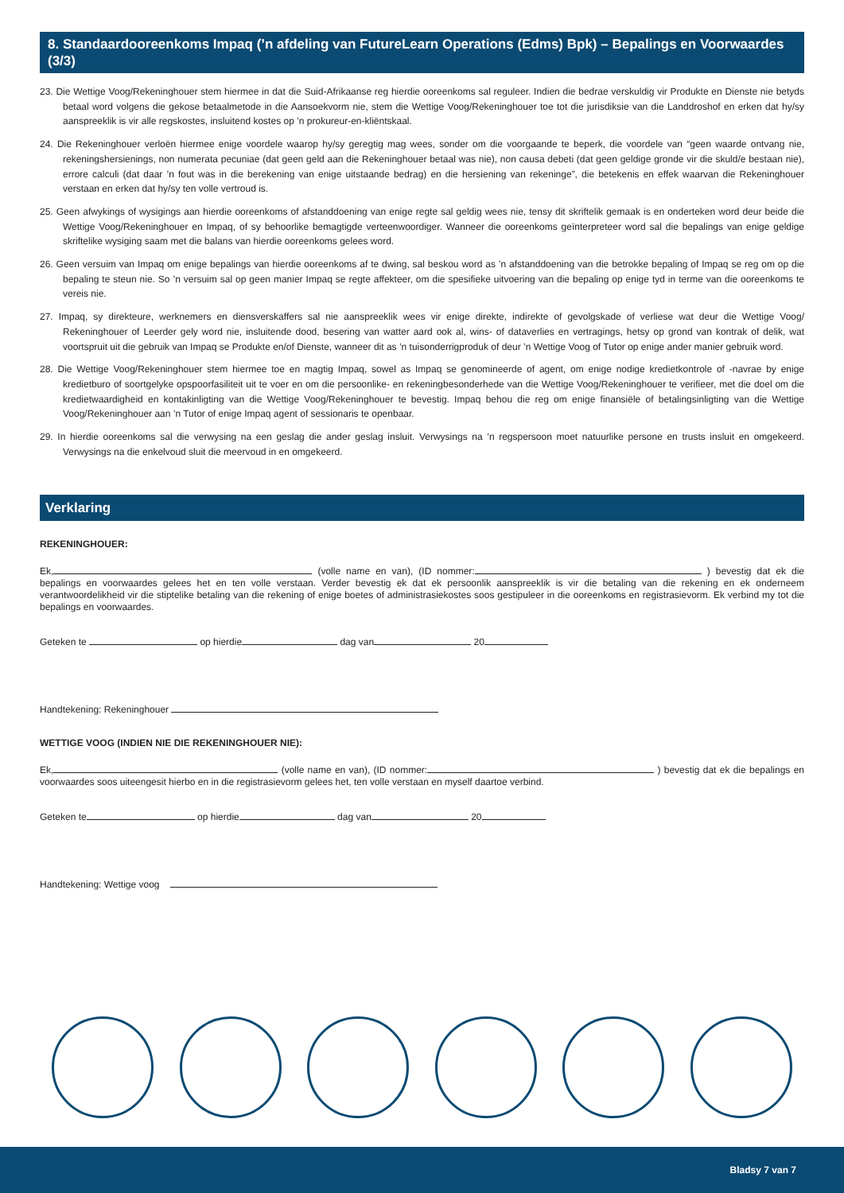8. Standaardooreenkoms Impaq (’n afdeling van FutureLearn Operations (Edms) Bpk) – Bepalings en Voorwaardes (3/3)
23. Die Wettige Voog/Rekeninghouer stem hiermee in dat die Suid-Afrikaanse reg hierdie ooreenkoms sal reguleer. Indien die bedrae verskuldig vir Produkte en Dienste nie betyds betaal word volgens die gekose betaalmetode in die Aansoekvorm nie, stem die Wettige Voog/Rekeninghouer toe tot die jurisdiksie van die Landdroshof en erken dat hy/sy aanspreeklik is vir alle regskostes, insluitend kostes op ’n prokureur-en-kliëntskaal.
24. Die Rekeninghouer verloën hiermee enige voordele waarop hy/sy geregtig mag wees, sonder om die voorgaande te beperk, die voordele van “geen waarde ontvang nie, rekeningshersienings, non numerata pecuniae (dat geen geld aan die Rekeninghouer betaal was nie), non causa debeti (dat geen geldige gronde vir die skuld/e bestaan nie), errore calculi (dat daar ’n fout was in die berekening van enige uitstaande bedrag) en die hersiening van rekeninge”, die betekenis en effek waarvan die Rekeninghouer verstaan en erken dat hy/sy ten volle vertroud is.
25. Geen afwykings of wysigings aan hierdie ooreenkoms of afstanddoening van enige regte sal geldig wees nie, tensy dit skriftelik gemaak is en onderteken word deur beide die Wettige Voog/Rekeninghouer en Impaq, of sy behoorlike bemagtigde verteenwoordiger. Wanneer die ooreenkoms geïnterpreteer word sal die bepalings van enige geldige skriftelike wysiging saam met die balans van hierdie ooreenkoms gelees word.
26. Geen versuim van Impaq om enige bepalings van hierdie ooreenkoms af te dwing, sal beskou word as ’n afstanddoening van die betrokke bepaling of Impaq se reg om op die bepaling te steun nie. So ’n versuim sal op geen manier Impaq se regte affekteer, om die spesifieke uitvoering van die bepaling op enige tyd in terme van die ooreenkoms te vereis nie.
27. Impaq, sy direkteure, werknemers en diensverskaffers sal nie aanspreeklik wees vir enige direkte, indirekte of gevolgskade of verliese wat deur die Wettige Voog/ Rekeninghouer of Leerder gely word nie, insluitende dood, besering van watter aard ook al, wins- of dataverlies en vertragings, hetsy op grond van kontrak of delik, wat voortspruit uit die gebruik van Impaq se Produkte en/of Dienste, wanneer dit as ’n tuisonderrigproduk of deur ’n Wettige Voog of Tutor op enige ander manier gebruik word.
28. Die Wettige Voog/Rekeninghouer stem hiermee toe en magtig Impaq, sowel as Impaq se genomineerde of agent, om enige nodige kredietkontrole of -navrae by enige kredietburo of soortgelyke opspoorfasiliteit uit te voer en om die persoonlike- en rekeningbesonderhede van die Wettige Voog/Rekeninghouer te verifieer, met die doel om die kredietwaardigheid en kontakinligting van die Wettige Voog/Rekeninghouer te bevestig. Impaq behou die reg om enige finansiële of betalingsinligting van die Wettige Voog/Rekeninghouer aan ’n Tutor of enige Impaq agent of sessionaris te openbaar.
29. In hierdie ooreenkoms sal die verwysing na een geslag die ander geslag insluit. Verwysings na ’n regspersoon moet natuurlike persone en trusts insluit en omgekeerd. Verwysings na die enkelvoud sluit die meervoud in en omgekeerd.
Verklaring
REKENINGHOUER:
Ek, (volle name en van), (ID nommer: ) bevestig dat ek die bepalings en voorwaardes gelees het en ten volle verstaan. Verder bevestig ek dat ek persoonlik aanspreeklik is vir die betaling van die rekening en ek onderneem verantwoordelikheid vir die stiptelike betaling van die rekening of enige boetes of administrasiekostes soos gestipuleer in die ooreenkoms en registrasievorm. Ek verbind my tot die bepalings en voorwaardes.
Geteken te op hierdie dag van 20
Handtekening: Rekeninghouer
WETTIGE VOOG (INDIEN NIE DIE REKENINGHOUER NIE):
Ek, (volle name en van), (ID nommer: ) bevestig dat ek die bepalings en voorwaardes soos uiteengesit hierbo en in die registrasievorm gelees het, ten volle verstaan en myself daartoe verbind.
Geteken te op hierdie dag van 20
Handtekening: Wettige voog
Bladsy 7 van 7